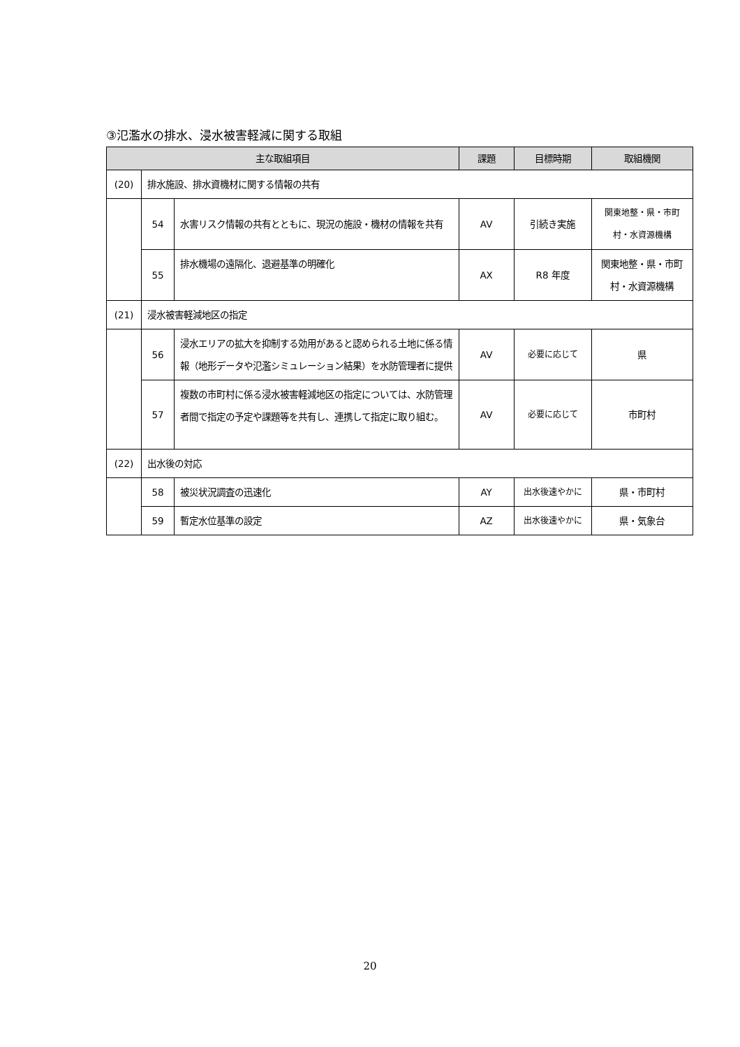③氾濫水の排水、浸水被害軽減に関する取組
| 主な取組項目 | | | 課題 | 目標時期 | 取組機関 |
| --- | --- | --- | --- | --- | --- |
| (20) | 排水施設、排水資機材に関する情報の共有 | | | | |
| | 54 | 水害リスク情報の共有とともに、現況の施設・機材の情報を共有 | AV | 引続き実施 | 関東地整・県・市町村・水資源機構 |
| | 55 | 排水機場の遠隔化、退避基準の明確化 | AX | R8 年度 | 関東地整・県・市町村・水資源機構 |
| (21) | 浸水被害軽減地区の指定 | | | | |
| | 56 | 浸水エリアの拡大を抑制する効用があると認められる土地に係る情報（地形データや氾濫シミュレーション結果）を水防管理者に提供 | AV | 必要に応じて | 県 |
| | 57 | 複数の市町村に係る浸水被害軽減地区の指定については、水防管理者間で指定の予定や課題等を共有し、連携して指定に取り組む。 | AV | 必要に応じて | 市町村 |
| (22) | 出水後の対応 | | | | |
| | 58 | 被災状況調査の迅速化 | AY | 出水後速やかに | 県・市町村 |
| | 59 | 暫定水位基準の設定 | AZ | 出水後速やかに | 県・気象台 |
20